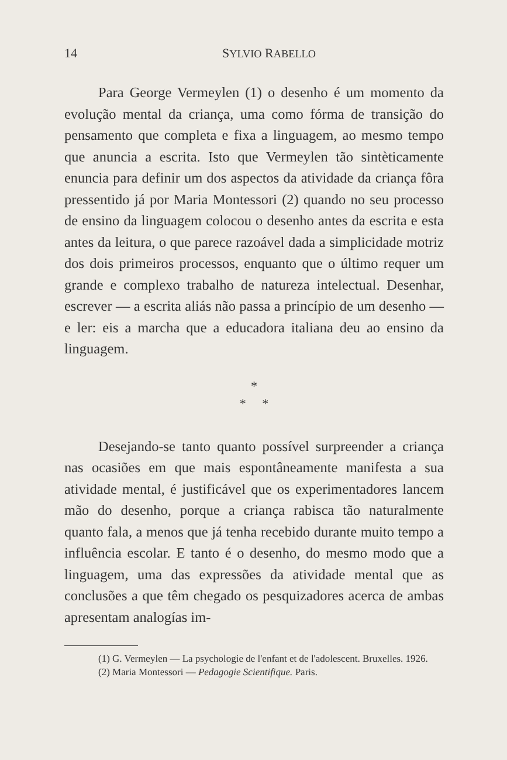14 SYLVIO RABELLO
Para George Vermeylen (1) o desenho é um momento da evolução mental da criança, uma como fórma de transição do pensamento que completa e fixa a linguagem, ao mesmo tempo que anuncia a escrita. Isto que Vermeylen tão sintèticamente enuncia para definir um dos aspectos da atividade da criança fôra pressentido já por Maria Montessori (2) quando no seu processo de ensino da linguagem colocou o desenho antes da escrita e esta antes da leitura, o que parece razoável dada a simplicidade motriz dos dois primeiros processos, enquanto que o último requer um grande e complexo trabalho de natureza intelectual. Desenhar, escrever — a escrita aliás não passa a princípio de um desenho — e ler: eis a marcha que a educadora italiana deu ao ensino da linguagem.
*
* *
Desejando-se tanto quanto possível surpreender a criança nas ocasiões em que mais espontâneamente manifesta a sua atividade mental, é justificável que os experimentadores lancem mão do desenho, porque a criança rabisca tão naturalmente quanto fala, a menos que já tenha recebido durante muito tempo a influência escolar. E tanto é o desenho, do mesmo modo que a linguagem, uma das expressões da atividade mental que as conclusões a que têm chegado os pesquizadores acerca de ambas apresentam analogías im-
(1) G. Vermeylen — La psychologie de l'enfant et de l'adolescent. Bruxelles. 1926.
(2) Maria Montessori — Pedagogie Scientifique. Paris.